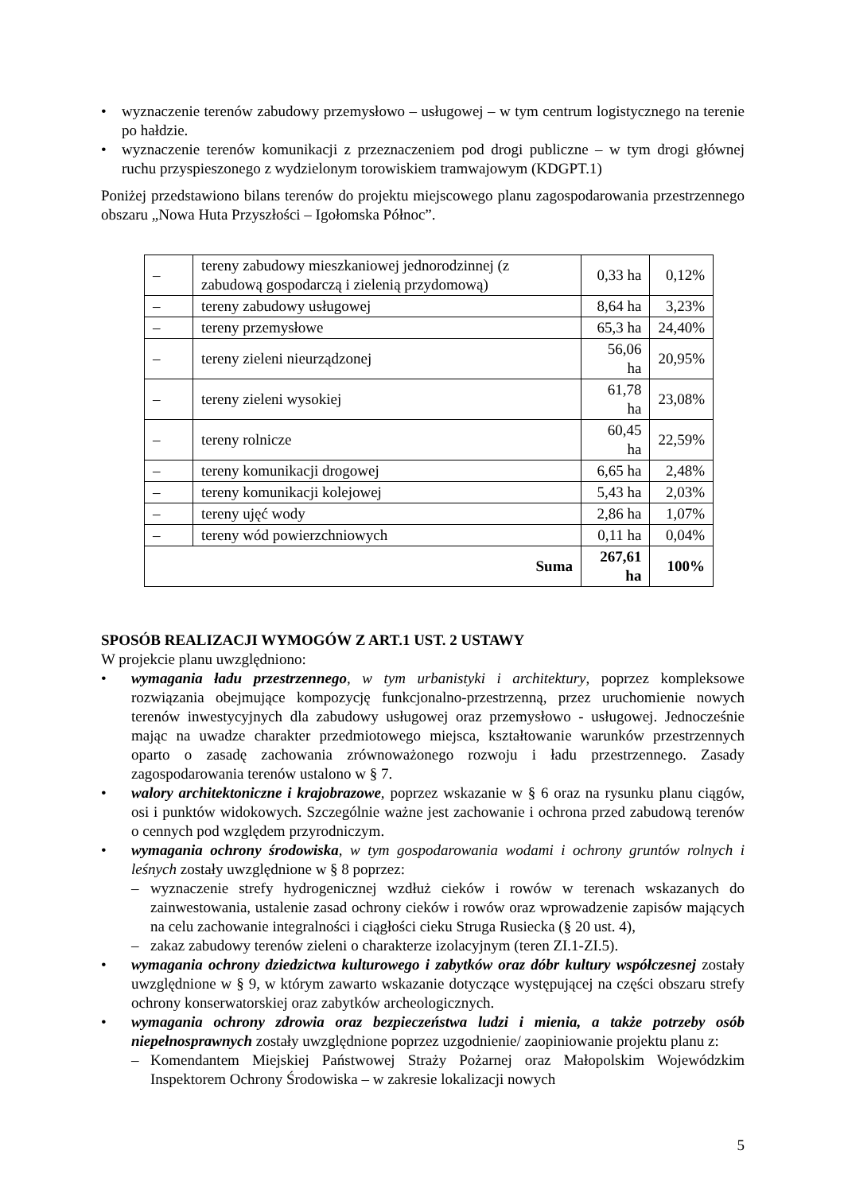• wyznaczenie terenów zabudowy przemysłowo – usługowej – w tym centrum logistycznego na terenie po hałdzie.
• wyznaczenie terenów komunikacji z przeznaczeniem pod drogi publiczne – w tym drogi głównej ruchu przyspieszonego z wydzielonym torowiskiem tramwajowym (KDGPT.1)
Poniżej przedstawiono bilans terenów do projektu miejscowego planu zagospodarowania przestrzennego obszaru „Nowa Huta Przyszłości – Igołomska Północ”.
| – | tereny zabudowy mieszkaniowej jednorodzinnej (z zabudową gospodarczą i zielenią przydomową) | 0,33 ha | 0,12% |
| – | tereny zabudowy usługowej | 8,64 ha | 3,23% |
| – | tereny przemysłowe | 65,3 ha | 24,40% |
| – | tereny zieleni nieurządzonej | 56,06 ha | 20,95% |
| – | tereny zieleni wysokiej | 61,78 ha | 23,08% |
| – | tereny rolnicze | 60,45 ha | 22,59% |
| – | tereny komunikacji drogowej | 6,65 ha | 2,48% |
| – | tereny komunikacji kolejowej | 5,43 ha | 2,03% |
| – | tereny ujęć wody | 2,86 ha | 1,07% |
| – | tereny wód powierzchniowych | 0,11 ha | 0,04% |
| Suma | | 267,61 ha | 100% |
SPOSÓB REALIZACJI WYMOGÓW Z ART.1 UST. 2 USTAWY
W projekcie planu uwzględniono:
• wymagania ładu przestrzennego, w tym urbanistyki i architektury, poprzez kompleksowe rozwiązania obejmujące kompozycję funkcjonalno-przestrzenną, przez uruchomienie nowych terenów inwestycyjnych dla zabudowy usługowej oraz przemysłowo - usługowej. Jednocześnie mając na uwadze charakter przedmiotowego miejsca, kształtowanie warunków przestrzennych oparto o zasadę zachowania zrównoważonego rozwoju i ładu przestrzennego. Zasady zagospodarowania terenów ustalono w § 7.
• walory architektoniczne i krajobrazowe, poprzez wskazanie w § 6 oraz na rysunku planu ciągów, osi i punktów widokowych. Szczególnie ważne jest zachowanie i ochrona przed zabudową terenów o cennych pod względem przyrodniczym.
• wymagania ochrony środowiska, w tym gospodarowania wodami i ochrony gruntów rolnych i leśnych zostały uwzględnione w § 8 poprzez:
– wyznaczenie strefy hydrogenicznej wzdłuż cieków i rowów w terenach wskazanych do zainwestowania, ustalenie zasad ochrony cieków i rowów oraz wprowadzenie zapisów mających na celu zachowanie integralności i ciągłości cieku Struga Rusiecka (§ 20 ust. 4),
– zakaz zabudowy terenów zieleni o charakterze izolacyjnym (teren ZI.1-ZI.5).
• wymagania ochrony dziedzictwa kulturowego i zabytków oraz dóbr kultury współczesnej zostały uwzględnione w § 9, w którym zawarto wskazanie dotyczące występującej na części obszaru strefy ochrony konserwatorskiej oraz zabytków archeologicznych.
• wymagania ochrony zdrowia oraz bezpieczeństwa ludzi i mienia, a także potrzeby osób niepełnosprawnych zostały uwzględnione poprzez uzgodnienie/ zaopiniowanie projektu planu z:
– Komendantem Miejskiej Państwowej Straży Pożarnej oraz Małopolskim Wojewódzkim Inspektorem Ochrony Środowiska – w zakresie lokalizacji nowych
5